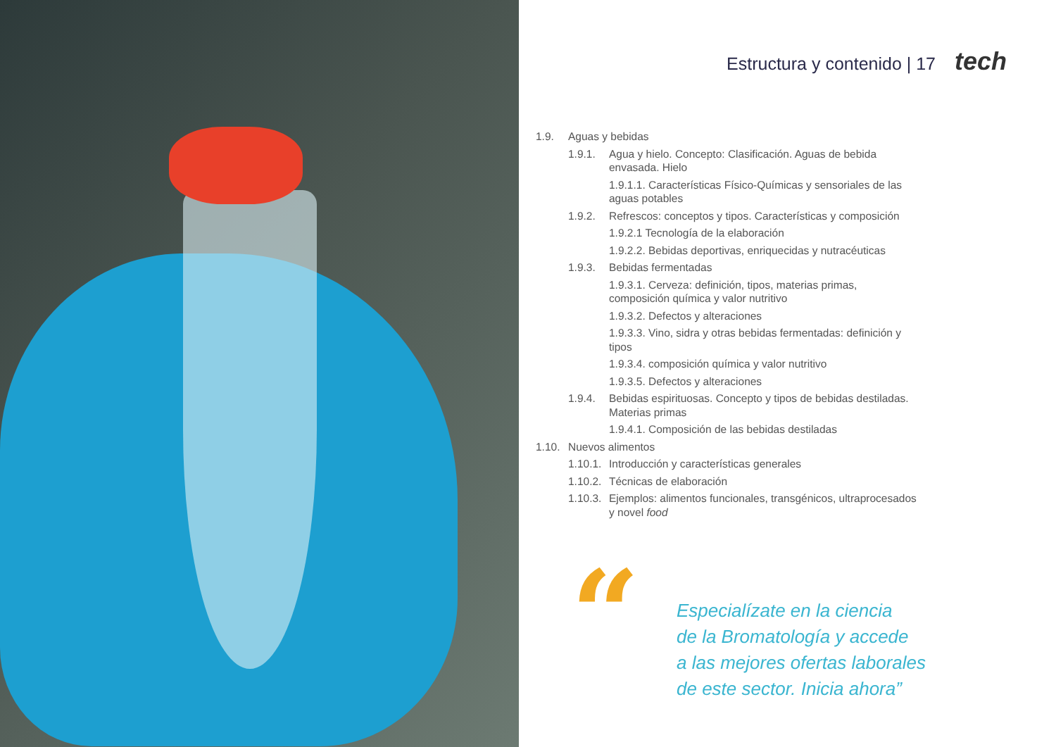Estructura y contenido | 17 tech
1.9. Aguas y bebidas
1.9.1. Agua y hielo. Concepto: Clasificación. Aguas de bebida envasada. Hielo
1.9.1.1. Características Físico-Químicas y sensoriales de las aguas potables
1.9.2. Refrescos: conceptos y tipos. Características y composición
1.9.2.1 Tecnología de la elaboración
1.9.2.2. Bebidas deportivas, enriquecidas y nutracéuticas
1.9.3. Bebidas fermentadas
1.9.3.1. Cerveza: definición, tipos, materias primas, composición química y valor nutritivo
1.9.3.2. Defectos y alteraciones
1.9.3.3. Vino, sidra y otras bebidas fermentadas: definición y tipos
1.9.3.4. composición química y valor nutritivo
1.9.3.5. Defectos y alteraciones
1.9.4. Bebidas espirituosas. Concepto y tipos de bebidas destiladas. Materias primas
1.9.4.1. Composición de las bebidas destiladas
1.10. Nuevos alimentos
1.10.1. Introducción y características generales
1.10.2. Técnicas de elaboración
1.10.3. Ejemplos: alimentos funcionales, transgénicos, ultraprocesados y novel food
“
Especialízate en la ciencia
de la Bromatología y accede
a las mejores ofertas laborales
de este sector. Inicia ahora”